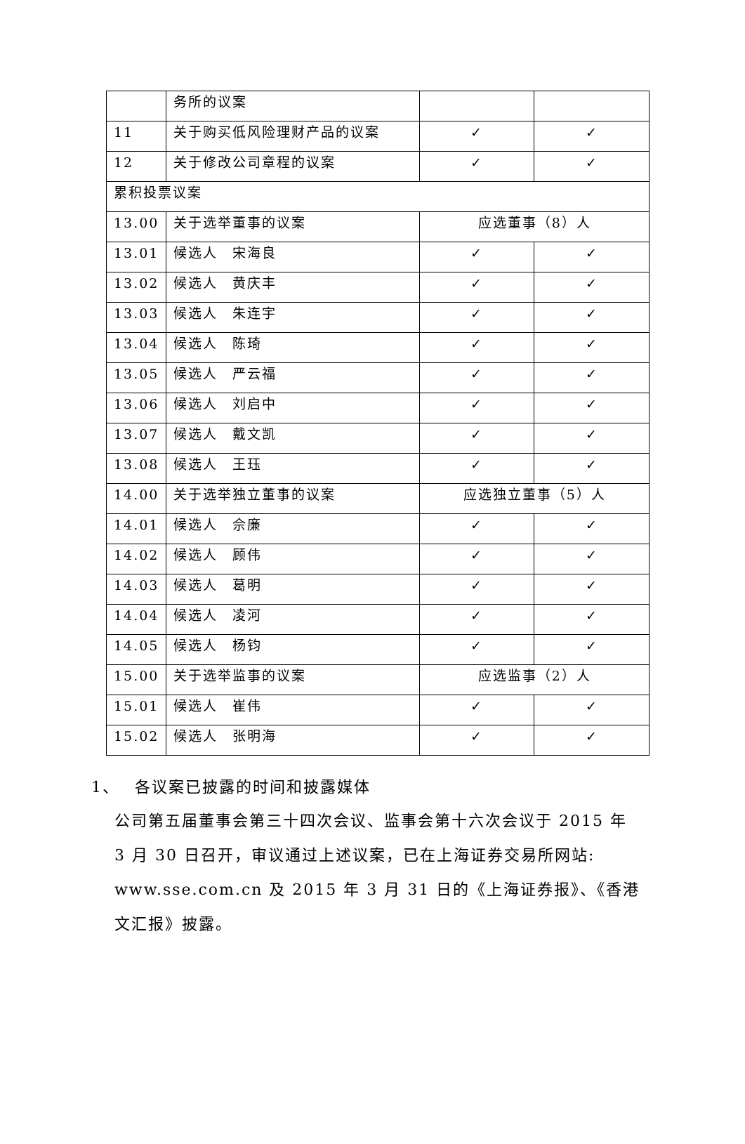| | 务所的议案 | | |
| 11 | 关于购买低风险理财产品的议案 | ✓ | ✓ |
| 12 | 关于修改公司章程的议案 | ✓ | ✓ |
| 累积投票议案 | | | |
| 13.00 | 关于选举董事的议案 | 应选董事（8）人 | |
| 13.01 | 候选人 宋海良 | ✓ | ✓ |
| 13.02 | 候选人 黄庆丰 | ✓ | ✓ |
| 13.03 | 候选人 朱连宇 | ✓ | ✓ |
| 13.04 | 候选人 陈琦 | ✓ | ✓ |
| 13.05 | 候选人 严云福 | ✓ | ✓ |
| 13.06 | 候选人 刘启中 | ✓ | ✓ |
| 13.07 | 候选人 戴文凯 | ✓ | ✓ |
| 13.08 | 候选人 王珏 | ✓ | ✓ |
| 14.00 | 关于选举独立董事的议案 | 应选独立董事（5）人 | |
| 14.01 | 候选人 佘廉 | ✓ | ✓ |
| 14.02 | 候选人 顾伟 | ✓ | ✓ |
| 14.03 | 候选人 葛明 | ✓ | ✓ |
| 14.04 | 候选人 凌河 | ✓ | ✓ |
| 14.05 | 候选人 杨钧 | ✓ | ✓ |
| 15.00 | 关于选举监事的议案 | 应选监事（2）人 | |
| 15.01 | 候选人 崔伟 | ✓ | ✓ |
| 15.02 | 候选人 张明海 | ✓ | ✓ |
1、　 各议案已披露的时间和披露媒体
公司第五届董事会第三十四次会议、监事会第十六次会议于 2015 年 3 月 30 日召开，审议通过上述议案，已在上海证券交易所网站: www.sse.com.cn 及 2015 年 3 月 31 日的《上海证券报》、《香港文汇报》披露。